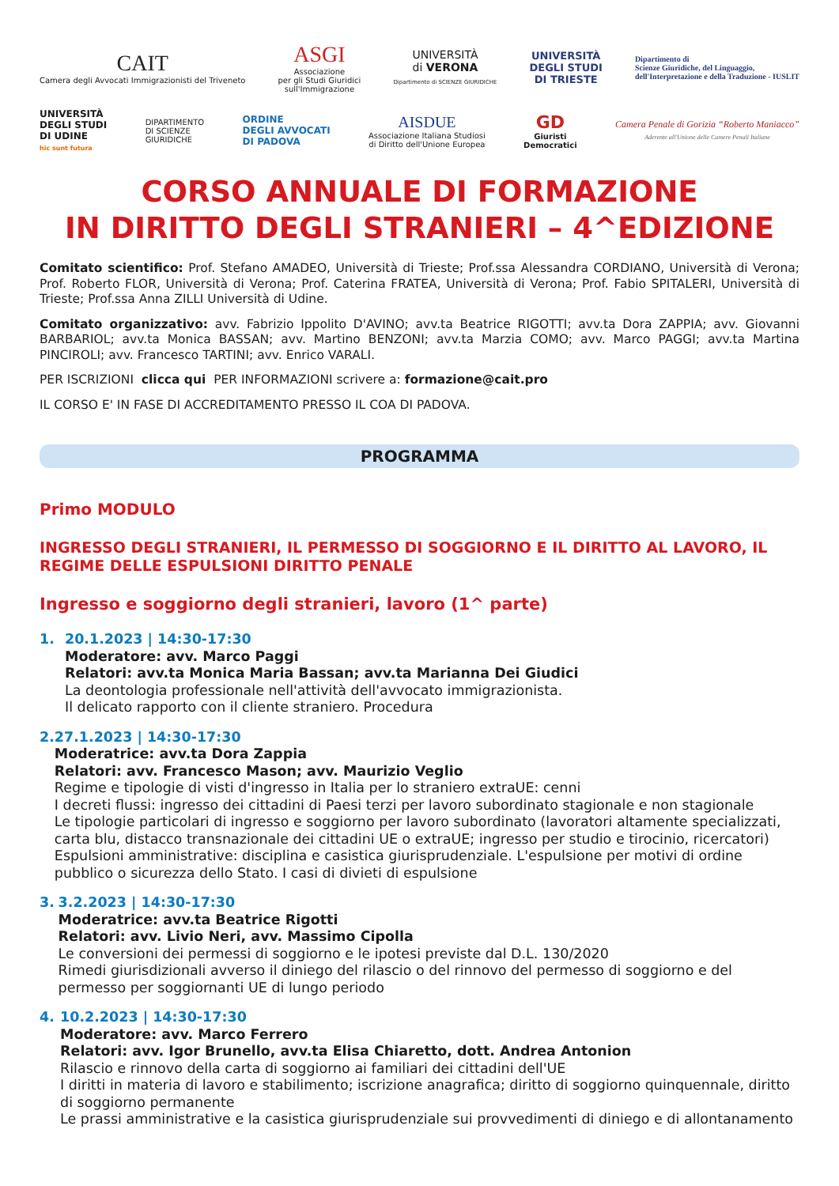CAIT
Camera degli Avvocati Immigrazionisti del Triveneto
ASGI
Associazione
per gli Studi Giuridici
sull'Immigrazione
UNIVERSITÀ
di VERONA
Dipartimento di SCIENZE GIURIDICHE
UNIVERSITÀ
DEGLI STUDI
DI TRIESTE
Dipartimento di
Scienze Giuridiche, del Linguaggio,
dell'Interpretazione e della Traduzione - IUSLIT
UNIVERSITÀ
DEGLI STUDI
DI UDINE
hic sunt futura
DIPARTIMENTO
DI SCIENZE
GIURIDICHE
ORDINE
DEGLI AVVOCATI
DI PADOVA
AISDUE
Associazione Italiana Studiosi
di Diritto dell'Unione Europea
GD
Giuristi
Democratici
Camera Penale di Gorizia “Roberto Maniacco”
Aderente all'Unione delle Camere Penali Italiane
CORSO ANNUALE DI FORMAZIONE
IN DIRITTO DEGLI STRANIERI – 4^EDIZIONE
Comitato scientifico: Prof. Stefano AMADEO, Università di Trieste; Prof.ssa Alessandra CORDIANO, Università di Verona; Prof. Roberto FLOR, Università di Verona; Prof. Caterina FRATEA, Università di Verona; Prof. Fabio SPITALERI, Università di Trieste; Prof.ssa Anna ZILLI Università di Udine.
Comitato organizzativo: avv. Fabrizio Ippolito D'AVINO; avv.ta Beatrice RIGOTTI; avv.ta Dora ZAPPIA; avv. Giovanni BARBARIOL; avv.ta Monica BASSAN; avv. Martino BENZONI; avv.ta Marzia COMO; avv. Marco PAGGI; avv.ta Martina PINCIROLI; avv. Francesco TARTINI; avv. Enrico VARALI.
PER ISCRIZIONI clicca qui PER INFORMAZIONI scrivere a: formazione@cait.pro
IL CORSO E' IN FASE DI ACCREDITAMENTO PRESSO IL COA DI PADOVA.
PROGRAMMA
Primo MODULO
INGRESSO DEGLI STRANIERI, IL PERMESSO DI SOGGIORNO E IL DIRITTO AL LAVORO, IL REGIME DELLE ESPULSIONI DIRITTO PENALE
Ingresso e soggiorno degli stranieri, lavoro (1^ parte)
1. 20.1.2023 | 14:30-17:30
Moderatore: avv. Marco Paggi
Relatori: avv.ta Monica Maria Bassan; avv.ta Marianna Dei Giudici
La deontologia professionale nell'attività dell'avvocato immigrazionista.
Il delicato rapporto con il cliente straniero. Procedura
2. 27.1.2023 | 14:30-17:30
Moderatrice: avv.ta Dora Zappia
Relatori: avv. Francesco Mason; avv. Maurizio Veglio
Regime e tipologie di visti d'ingresso in Italia per lo straniero extraUE: cenni
I decreti flussi: ingresso dei cittadini di Paesi terzi per lavoro subordinato stagionale e non stagionale
Le tipologie particolari di ingresso e soggiorno per lavoro subordinato (lavoratori altamente specializzati, carta blu, distacco transnazionale dei cittadini UE o extraUE; ingresso per studio e tirocinio, ricercatori)
Espulsioni amministrative: disciplina e casistica giurisprudenziale. L'espulsione per motivi di ordine pubblico o sicurezza dello Stato. I casi di divieti di espulsione
3. 3.2.2023 | 14:30-17:30
Moderatrice: avv.ta Beatrice Rigotti
Relatori: avv. Livio Neri, avv. Massimo Cipolla
Le conversioni dei permessi di soggiorno e le ipotesi previste dal D.L. 130/2020
Rimedi giurisdizionali avverso il diniego del rilascio o del rinnovo del permesso di soggiorno e del permesso per soggiornanti UE di lungo periodo
4. 10.2.2023 | 14:30-17:30
Moderatore: avv. Marco Ferrero
Relatori: avv. Igor Brunello, avv.ta Elisa Chiaretto, dott. Andrea Antonion
Rilascio e rinnovo della carta di soggiorno ai familiari dei cittadini dell'UE
I diritti in materia di lavoro e stabilimento; iscrizione anagrafica; diritto di soggiorno quinquennale, diritto di soggiorno permanente
Le prassi amministrative e la casistica giurisprudenziale sui provvedimenti di diniego e di allontanamento